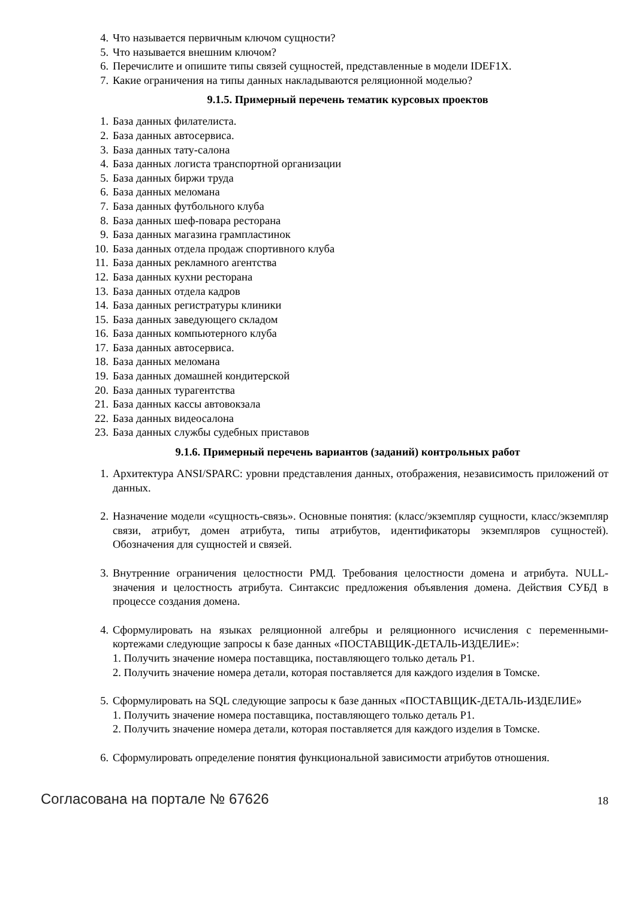4. Что называется первичным ключом сущности?
5. Что называется внешним ключом?
6. Перечислите и опишите типы связей сущностей, представленные в модели IDEF1X.
7. Какие ограничения на типы данных накладываются реляционной моделью?
9.1.5. Примерный перечень тематик курсовых проектов
1. База данных филателиста.
2. База данных автосервиса.
3. База данных тату-салона
4. База данных логиста транспортной организации
5. База данных биржи труда
6. База данных меломана
7. База данных футбольного клуба
8. База данных шеф-повара ресторана
9. База данных магазина грампластинок
10. База данных отдела продаж спортивного клуба
11. База данных рекламного агентства
12. База данных кухни ресторана
13. База данных отдела кадров
14. База данных регистратуры клиники
15. База данных заведующего складом
16. База данных компьютерного клуба
17. База данных автосервиса.
18. База данных меломана
19. База данных домашней кондитерской
20. База данных турагентства
21. База данных кассы автовокзала
22. База данных видеосалона
23. База данных службы судебных приставов
9.1.6. Примерный перечень вариантов (заданий) контрольных работ
1. Архитектура ANSI/SPARC: уровни представления данных, отображения, независимость приложений от данных.
2. Назначение модели «сущность-связь». Основные понятия: (класс/экземпляр сущности, класс/экземпляр связи, атрибут, домен атрибута, типы атрибутов, идентификаторы экземпляров сущностей). Обозначения для сущностей и связей.
3. Внутренние ограничения целостности РМД. Требования целостности домена и атрибута. NULL-значения и целостность атрибута. Синтаксис предложения объявления домена. Действия СУБД в процессе создания домена.
4. Сформулировать на языках реляционной алгебры и реляционного исчисления с переменными-кортежами следующие запросы к базе данных «ПОСТАВЩИК-ДЕТАЛЬ-ИЗДЕЛИЕ»:
1. Получить значение номера поставщика, поставляющего только деталь P1.
2. Получить значение номера детали, которая поставляется для каждого изделия в Томске.
5. Сформулировать на SQL следующие запросы к базе данных «ПОСТАВЩИК-ДЕТАЛЬ-ИЗДЕЛИЕ»
1. Получить значение номера поставщика, поставляющего только деталь P1.
2. Получить значение номера детали, которая поставляется для каждого изделия в Томске.
6. Сформулировать определение понятия функциональной зависимости атрибутов отношения.
Согласована на портале № 67626 18